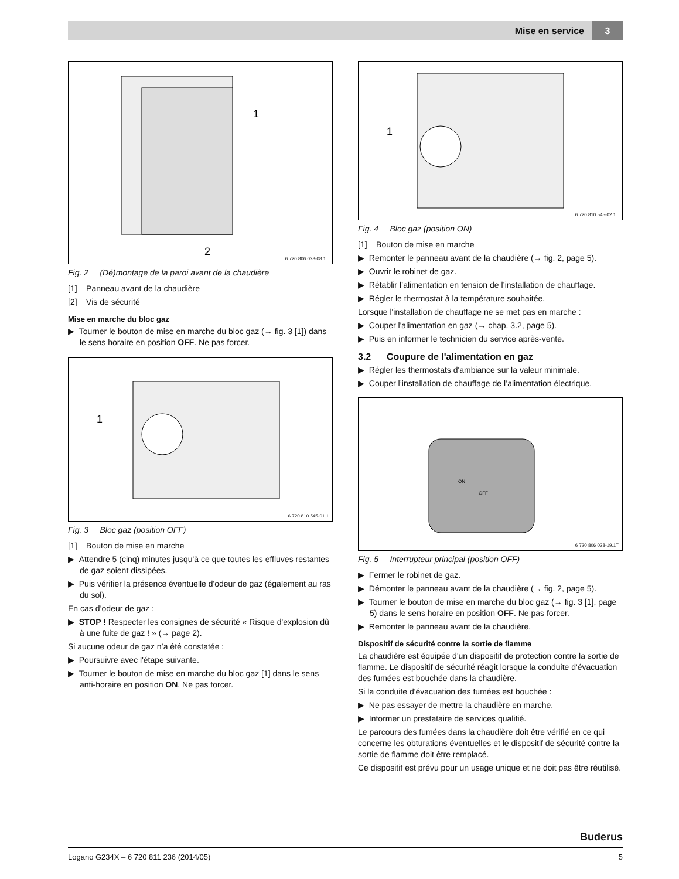Mise en service 3
1
2
6 720 806 028-08.1T
Fig. 2 (Dé)montage de la paroi avant de la chaudière
[1] Panneau avant de la chaudière
[2] Vis de sécurité
Mise en marche du bloc gaz
▶ Tourner le bouton de mise en marche du bloc gaz (→ fig. 3 [1]) dans le sens horaire en position OFF. Ne pas forcer.
1
6 720 810 545-01.1
Fig. 3 Bloc gaz (position OFF)
[1] Bouton de mise en marche
▶ Attendre 5 (cinq) minutes jusqu'à ce que toutes les effluves restantes de gaz soient dissipées.
▶ Puis vérifier la présence éventuelle d'odeur de gaz (également au ras du sol).
En cas d’odeur de gaz :
▶ STOP ! Respecter les consignes de sécurité « Risque d'explosion dû à une fuite de gaz ! » (→ page 2).
Si aucune odeur de gaz n’a été constatée :
▶ Poursuivre avec l'étape suivante.
▶ Tourner le bouton de mise en marche du bloc gaz [1] dans le sens anti-horaire en position ON. Ne pas forcer.
1
6 720 810 545-02.1T
Fig. 4 Bloc gaz (position ON)
[1] Bouton de mise en marche
▶ Remonter le panneau avant de la chaudière (→ fig. 2, page 5).
▶ Ouvrir le robinet de gaz.
▶ Rétablir l’alimentation en tension de l’installation de chauffage.
▶ Régler le thermostat à la température souhaitée.
Lorsque l'installation de chauffage ne se met pas en marche :
▶ Couper l'alimentation en gaz (→ chap. 3.2, page 5).
▶ Puis en informer le technicien du service après-vente.
3.2 Coupure de l'alimentation en gaz
▶ Régler les thermostats d'ambiance sur la valeur minimale.
▶ Couper l’installation de chauffage de l’alimentation électrique.
ON
OFF
6 720 806 028-19.1T
Fig. 5 Interrupteur principal (position OFF)
▶ Fermer le robinet de gaz.
▶ Démonter le panneau avant de la chaudière (→ fig. 2, page 5).
▶ Tourner le bouton de mise en marche du bloc gaz (→ fig. 3 [1], page 5) dans le sens horaire en position OFF. Ne pas forcer.
▶ Remonter le panneau avant de la chaudière.
Dispositif de sécurité contre la sortie de flamme
La chaudière est équipée d'un dispositif de protection contre la sortie de flamme. Le dispositif de sécurité réagit lorsque la conduite d'évacuation des fumées est bouchée dans la chaudière.
Si la conduite d'évacuation des fumées est bouchée :
▶ Ne pas essayer de mettre la chaudière en marche.
▶ Informer un prestataire de services qualifié.
Le parcours des fumées dans la chaudière doit être vérifié en ce qui concerne les obturations éventuelles et le dispositif de sécurité contre la sortie de flamme doit être remplacé.
Ce dispositif est prévu pour un usage unique et ne doit pas être réutilisé.
Buderus
Logano G234X – 6 720 811 236 (2014/05) 5